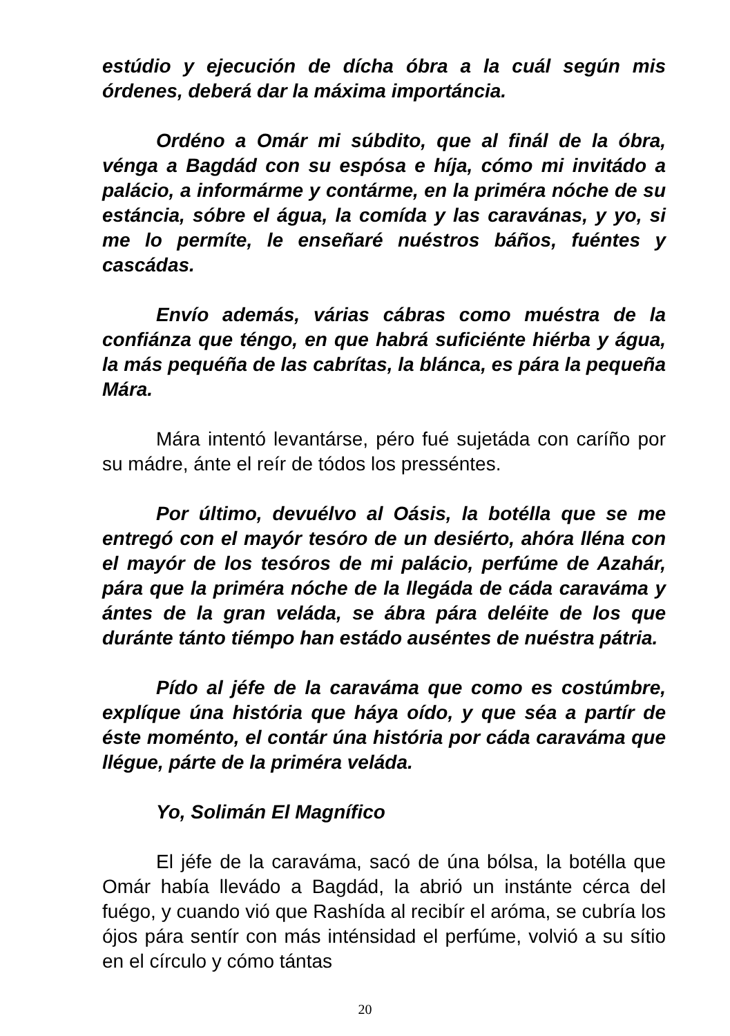estúdio y ejecución de dícha óbra a la cuál según mis órdenes, deberá dar la máxima importáncia.
Ordéno a Omár mi súbdito, que al finál de la óbra, vénga a Bagdád con su espósa e híja, cómo mi invitádo a palácio, a informárme y contárme, en la priméra nóche de su estáncia, sóbre el água, la comída y las caravánas, y yo, si me lo permíte, le enseñaré nuéstros báños, fuéntes y cascádas.
Envío además, várias cábras como muéstra de la confiánza que téngo, en que habrá suficiénte hiérba y água, la más pequéña de las cabrítas, la blánca, es pára la pequeña Mára.
Mára intentó levantárse, péro fué sujetáda con caríño por su mádre, ánte el reír de tódos los presséntes.
Por último, devuélvo al Oásis, la botélla que se me entregó con el mayór tesóro de un desiérto, ahóra lléna con el mayór de los tesóros de mi palácio, perfúme de Azahár, pára que la priméra nóche de la llegáda de cáda caraváma y ántes de la gran veláda, se ábra pára deléite de los que duránte tánto tiémpo han estádo auséntes de nuéstra pátria.
Pído al jéfe de la caraváma que como es costúmbre, explíque úna história que háya oído, y que séa a partír de éste moménto, el contár úna história por cáda caraváma que llégue, párte de la priméra veláda.
Yo, Solimán El Magnífico
El jéfe de la caraváma, sacó de úna bólsa, la botélla que Omár había llevádo a Bagdád, la abrió un instánte cérca del fuégo, y cuando vió que Rashída al recibír el aróma, se cubría los ójos pára sentír con más inténsidad el perfúme, volvió a su sítio en el círculo y cómo tántas
20